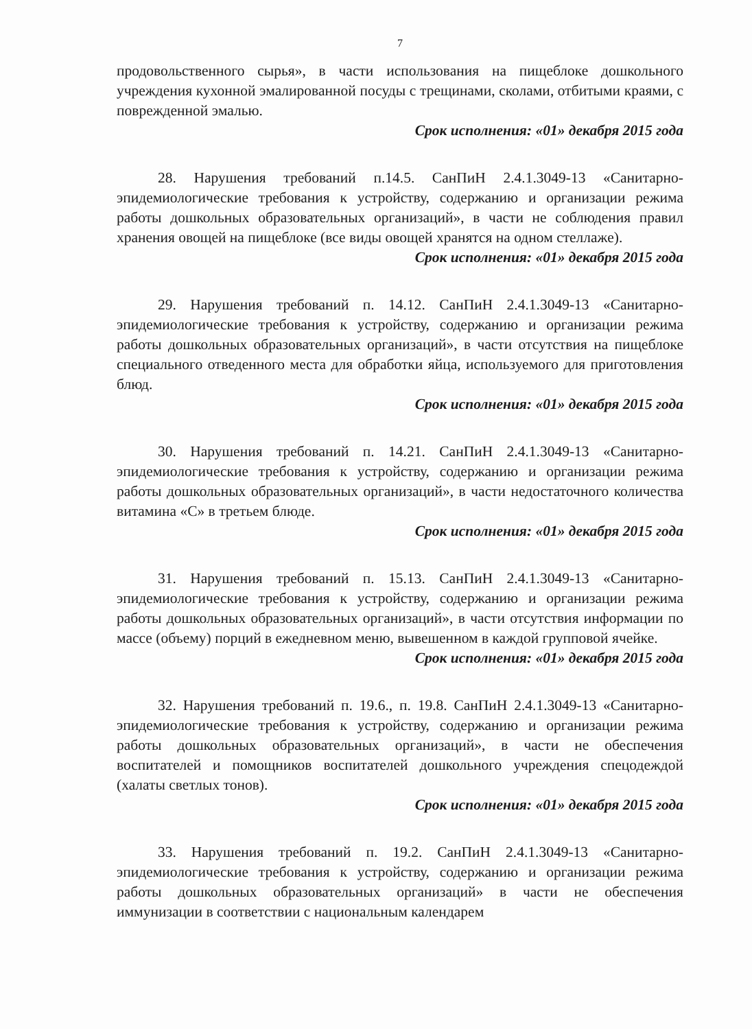7
продовольственного сырья», в части использования на пищеблоке дошкольного учреждения кухонной эмалированной посуды с трещинами, сколами, отбитыми краями, с поврежденной эмалью.
Срок исполнения: «01» декабря 2015 года
28. Нарушения требований п.14.5. СанПиН 2.4.1.3049-13 «Санитарно-эпидемиологические требования к устройству, содержанию и организации режима работы дошкольных образовательных организаций», в части не соблюдения правил хранения овощей на пищеблоке (все виды овощей хранятся на одном стеллаже).
Срок исполнения: «01» декабря 2015 года
29. Нарушения требований п. 14.12. СанПиН 2.4.1.3049-13 «Санитарно-эпидемиологические требования к устройству, содержанию и организации режима работы дошкольных образовательных организаций», в части отсутствия на пищеблоке специального отведенного места для обработки яйца, используемого для приготовления блюд.
Срок исполнения: «01» декабря 2015 года
30. Нарушения требований п. 14.21. СанПиН 2.4.1.3049-13 «Санитарно-эпидемиологические требования к устройству, содержанию и организации режима работы дошкольных образовательных организаций», в части недостаточного количества витамина «С» в третьем блюде.
Срок исполнения: «01» декабря 2015 года
31. Нарушения требований п. 15.13. СанПиН 2.4.1.3049-13 «Санитарно-эпидемиологические требования к устройству, содержанию и организации режима работы дошкольных образовательных организаций», в части отсутствия информации по массе (объему) порций в ежедневном меню, вывешенном в каждой групповой ячейке.
Срок исполнения: «01» декабря 2015 года
32. Нарушения требований п. 19.6., п. 19.8. СанПиН 2.4.1.3049-13 «Санитарно-эпидемиологические требования к устройству, содержанию и организации режима работы дошкольных образовательных организаций», в части не обеспечения воспитателей и помощников воспитателей дошкольного учреждения спецодеждой (халаты светлых тонов).
Срок исполнения: «01» декабря 2015 года
33. Нарушения требований п. 19.2. СанПиН 2.4.1.3049-13 «Санитарно-эпидемиологические требования к устройству, содержанию и организации режима работы дошкольных образовательных организаций» в части не обеспечения иммунизации в соответствии с национальным календарем